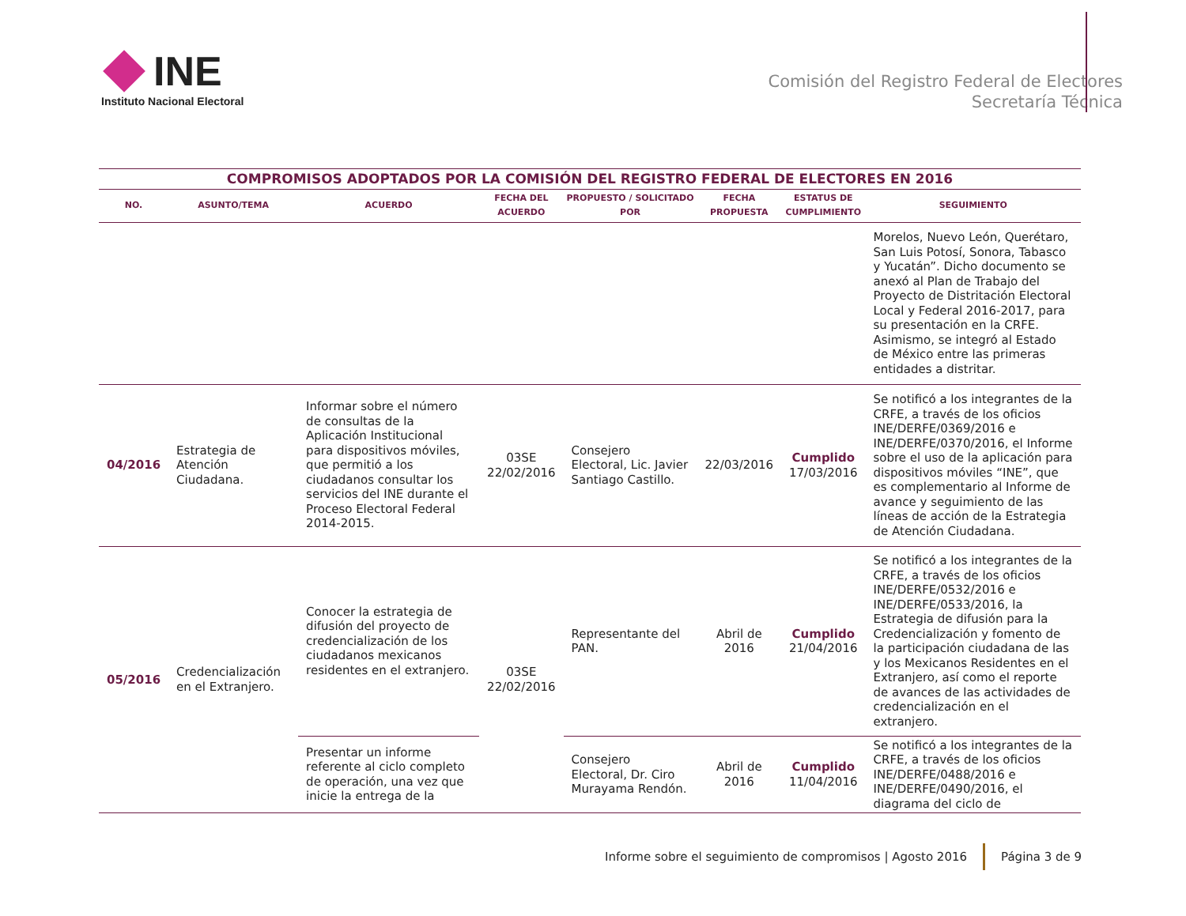INE
Instituto Nacional Electoral
Comisión del Registro Federal de Electores
Secretaría Técnica
COMPROMISOS ADOPTADOS POR LA COMISIÓN DEL REGISTRO FEDERAL DE ELECTORES EN 2016
| NO. | ASUNTO/TEMA | ACUERDO | FECHA DEL ACUERDO | PROPUESTO / SOLICITADO POR | FECHA PROPUESTA | ESTATUS DE CUMPLIMIENTO | SEGUIMIENTO |
| --- | --- | --- | --- | --- | --- | --- | --- |
| | | | | | | | Morelos, Nuevo León, Querétaro, San Luis Potosí, Sonora, Tabasco y Yucatán”. Dicho documento se anexó al Plan de Trabajo del Proyecto de Distritación Electoral Local y Federal 2016-2017, para su presentación en la CRFE. Asimismo, se integró al Estado de México entre las primeras entidades a distritar. |
| 04/2016 | Estrategia de Atención Ciudadana. | Informar sobre el número de consultas de la Aplicación Institucional para dispositivos móviles, que permitió a los ciudadanos consultar los servicios del INE durante el Proceso Electoral Federal 2014-2015. | 03SE 22/02/2016 | Consejero Electoral, Lic. Javier Santiago Castillo. | 22/03/2016 | Cumplido 17/03/2016 | Se notificó a los integrantes de la CRFE, a través de los oficios INE/DERFE/0369/2016 e INE/DERFE/0370/2016, el Informe sobre el uso de la aplicación para dispositivos móviles “INE”, que es complementario al Informe de avance y seguimiento de las líneas de acción de la Estrategia de Atención Ciudadana. |
| 05/2016 | Credencialización en el Extranjero. | Conocer la estrategia de difusión del proyecto de credencialización de los ciudadanos mexicanos residentes en el extranjero. | 03SE 22/02/2016 | Representante del PAN. | Abril de 2016 | Cumplido 21/04/2016 | Se notificó a los integrantes de la CRFE, a través de los oficios INE/DERFE/0532/2016 e INE/DERFE/0533/2016, la Estrategia de difusión para la Credencialización y fomento de la participación ciudadana de las y los Mexicanos Residentes en el Extranjero, así como el reporte de avances de las actividades de credencialización en el extranjero. |
| | | Presentar un informe referente al ciclo completo de operación, una vez que inicie la entrega de la | | Consejero Electoral, Dr. Ciro Murayama Rendón. | Abril de 2016 | Cumplido 11/04/2016 | Se notificó a los integrantes de la CRFE, a través de los oficios INE/DERFE/0488/2016 e INE/DERFE/0490/2016, el diagrama del ciclo de |
Informe sobre el seguimiento de compromisos | Agosto 2016 Página 3 de 9